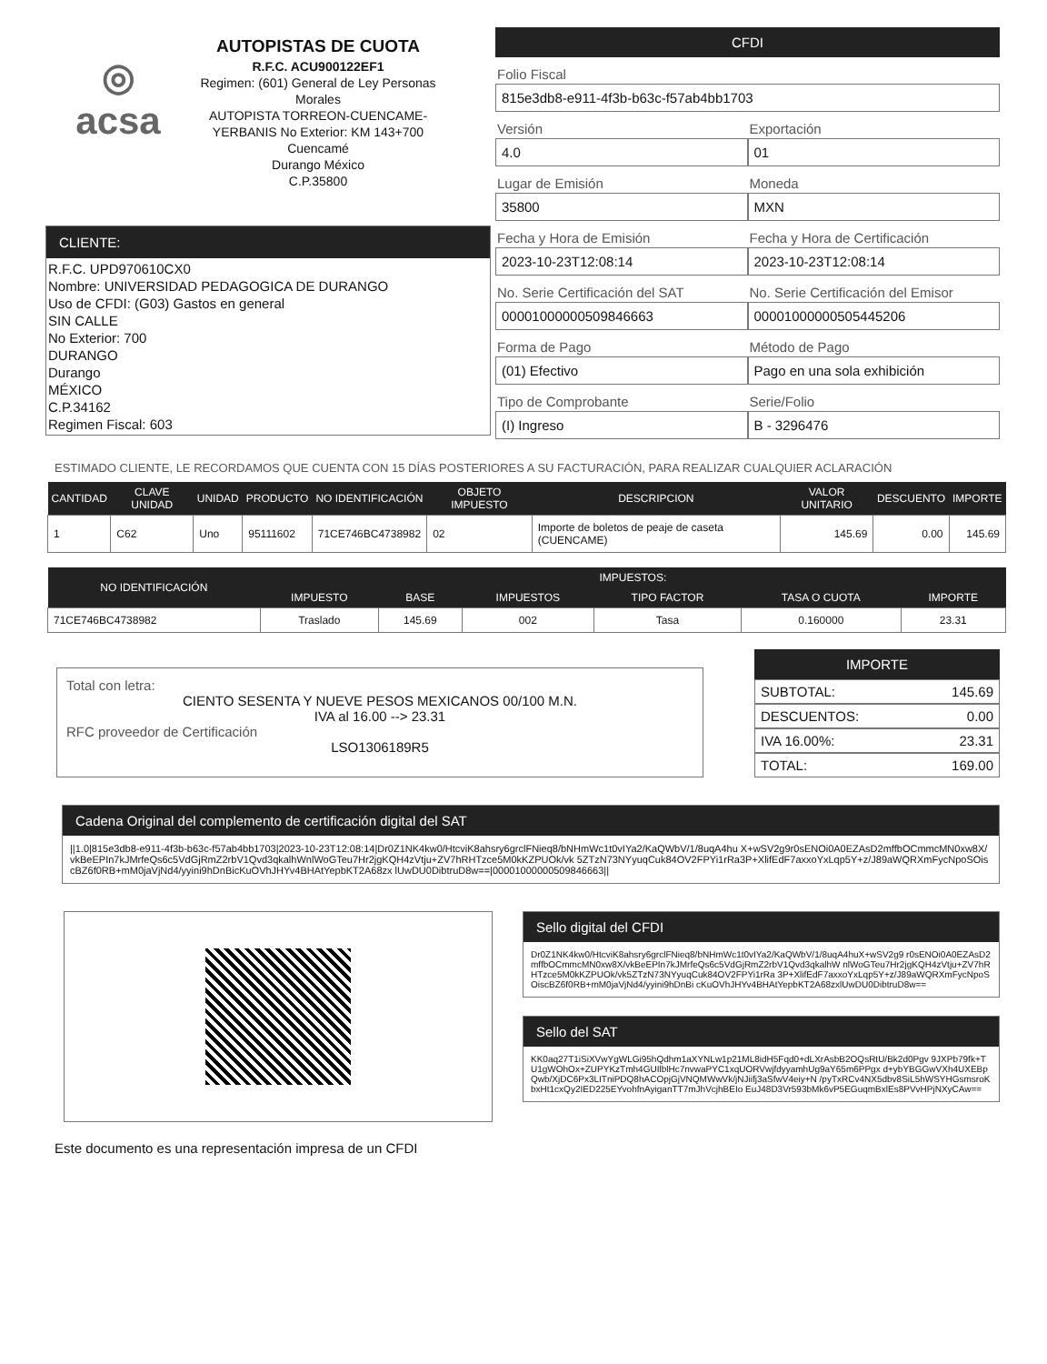◎
acsa
AUTOPISTAS DE CUOTA
R.F.C. ACU900122EF1
Regimen: (601) General de Ley Personas Morales
AUTOPISTA TORREON-CUENCAME-YERBANIS No Exterior: KM 143+700
Cuencamé
Durango México
C.P.35800
CLIENTE:
R.F.C. UPD970610CX0
Nombre: UNIVERSIDAD PEDAGOGICA DE DURANGO
Uso de CFDI: (G03) Gastos en general
SIN CALLE
No Exterior: 700
DURANGO
Durango
MÉXICO
C.P.34162
Regimen Fiscal: 603
CFDI
Folio Fiscal
815e3db8-e911-4f3b-b63c-f57ab4bb1703
Versión
4.0
Exportación
01
Lugar de Emisión
35800
Moneda
MXN
Fecha y Hora de Emisión
2023-10-23T12:08:14
Fecha y Hora de Certificación
2023-10-23T12:08:14
No. Serie Certificación del SAT
00001000000509846663
No. Serie Certificación del Emisor
00001000000505445206
Forma de Pago
(01) Efectivo
Método de Pago
Pago en una sola exhibición
Tipo de Comprobante
(I) Ingreso
Serie/Folio
B - 3296476
ESTIMADO CLIENTE, LE RECORDAMOS QUE CUENTA CON 15 DÍAS POSTERIORES A SU FACTURACIÓN, PARA REALIZAR CUALQUIER ACLARACIÓN
| CANTIDAD | CLAVE UNIDAD | UNIDAD | PRODUCTO | NO IDENTIFICACIÓN | OBJETO IMPUESTO | DESCRIPCION | VALOR UNITARIO | DESCUENTO | IMPORTE |
| --- | --- | --- | --- | --- | --- | --- | --- | --- | --- |
| 1 | C62 | Uno | 95111602 | 71CE746BC4738982 | 02 | Importe de boletos de peaje de caseta (CUENCAME) | 145.69 | 0.00 | 145.69 |
| NO IDENTIFICACIÓN | IMPUESTOS: | | | | | |
| --- | --- | --- | --- | --- | --- | --- |
| | IMPUESTO | BASE | IMPUESTOS | TIPO FACTOR | TASA O CUOTA | IMPORTE |
| 71CE746BC4738982 | Traslado | 145.69 | 002 | Tasa | 0.160000 | 23.31 |
Total con letra:
CIENTO SESENTA Y NUEVE PESOS MEXICANOS 00/100 M.N.
IVA al 16.00 --> 23.31
RFC proveedor de Certificación
LSO1306189R5
IMPORTE
SUBTOTAL: 145.69
DESCUENTOS: 0.00
IVA 16.00%: 23.31
TOTAL: 169.00
Cadena Original del complemento de certificación digital del SAT
||1.0|815e3db8-e911-4f3b-b63c-f57ab4bb1703|2023-10-23T12:08:14|Dr0Z1NK4kw0/HtcviK8ahsry6grclFNieq8/bNHmWc1t0vIYa2/KaQWbV/1/8uqA4hu X+wSV2g9r0sENOi0A0EZAsD2mffbOCmmcMN0xw8X/vkBeEPIn7kJMrfeQs6c5VdGjRmZ2rbV1Qvd3qkalhWnlWoGTeu7Hr2jgKQH4zVtju+ZV7hRHTzce5M0kKZPUOk/vk 5ZTzN73NYyuqCuk84OV2FPYi1rRa3P+XlifEdF7axxoYxLqp5Y+z/J89aWQRXmFycNpoSOiscBZ6f0RB+mM0jaVjNd4/yyini9hDnBicKuOVhJHYv4BHAtYepbKT2A68zx lUwDU0DibtruD8w==|00001000000509846663||
Sello digital del CFDI
Dr0Z1NK4kw0/HtcviK8ahsry6grclFNieq8/bNHmWc1t0vIYa2/KaQWbV/1/8uqA4huX+wSV2g9 r0sENOi0A0EZAsD2mffbOCmmcMN0xw8X/vkBeEPIn7kJMrfeQs6c5VdGjRmZ2rbV1Qvd3qkalhW nlWoGTeu7Hr2jgKQH4zVtju+ZV7hRHTzce5M0kKZPUOk/vk5ZTzN73NYyuqCuk84OV2FPYi1rRa 3P+XlifEdF7axxoYxLqp5Y+z/J89aWQRXmFycNpoSOiscBZ6f0RB+mM0jaVjNd4/yyini9hDnBi cKuOVhJHYv4BHAtYepbKT2A68zxlUwDU0DibtruD8w==
Sello del SAT
KK0aq27T1iSiXVwYgWLGi95hQdhm1aXYNLw1p21ML8idH5Fqd0+dLXrAsbB2OQsRtU/Bk2d0Pgv 9JXPb79fk+TU1gWOhOx+ZUPYKzTmh4GUIlblHc7nvwaPYC1xqUORVwjfdyyamhUg9aY65m6PPgx d+ybYBGGwVXh4UXEBpQwb/XjDC6Px3LITniPDQ8hACOpjGjVNQMWwVk/jNJiifj3aSfwV4eiy+N /pyTxRCv4NX5dbv8SiL5hWSYHGsmsroKbxHt1cxQy2IED225EYvohfnAyiganTT7mJhVcjhBEIo EuJ48D3Vr593bMk6vP5EGuqmBxlEs8PVvHPjNXyCAw==
Este documento es una representación impresa de un CFDI